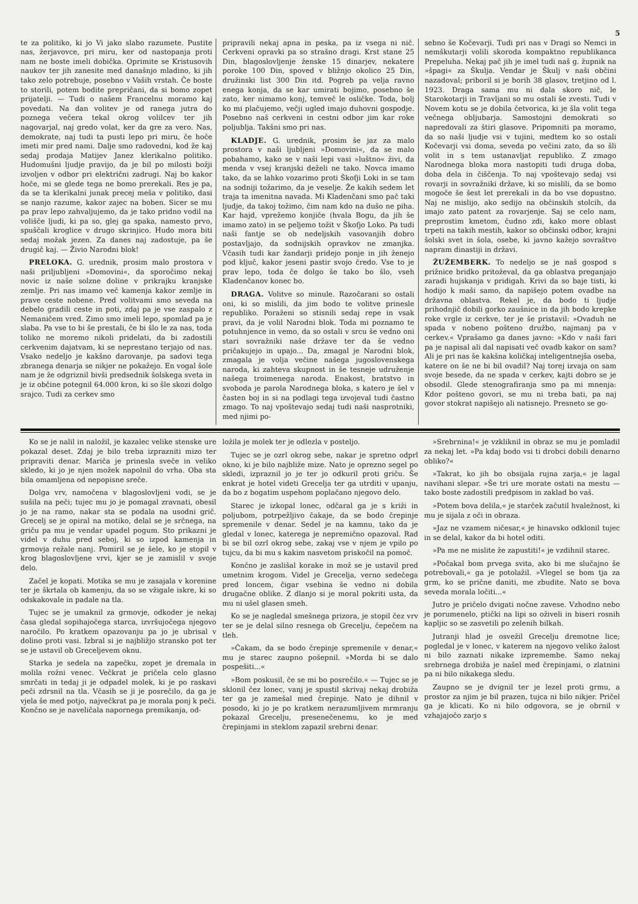5
te za politiko, ki jo Vi jako slabo razumete. Pustite nas, žerjavovce, pri miru, ker od nastopanja proti nam ne boste imeli dobička. Oprimite se Kristusovih naukov ter jih zanesite med današnjo mladino, ki jih tako zelo potrebuje, posebno v Vaših vrstah. Če boste to storili, potem bodite prepričani, da si bomo zopet prijatelji. — Tudi o našem Francelnu moramo kaj povedati. Na dan volitev je od ranega jutra do poznega večera tekal okrog volilcev ter jih nagovarjal, naj gredo volat, ker da gre za vero. Nas, demokrate, naj tudi ta pusti lepo pri miru, če hoče imeti mir pred nami. Dalje smo radovedni, kod že kaj sedaj prodaja Matijev Janez klerikalno politiko. Hudomušni ljudje pravijo, da je bil po milosti božji izvoljen v odbor pri električni zadrugi. Naj bo kakor hoče, mi se glede tega ne bomo prerekali. Res je pa, da se ta klerikalni junak precej meša v politiko, dasi se nanjo razume, kakor zajec na boben. Sicer se mu pa prav lepo zahvaljujemo, da je tako pridno vodil na volišče ljudi, ki pa so, glej ga spaka, namesto prvo, spuščali kroglice v drugo skrinjico. Hudo mora biti sedaj možak jezen. Za danes naj zadostuje, pa še drugič kaj. — Živio Narodni blok!
PRELOKA. G. urednik, prosim malo prostora v naši priljubljeni »Domovini«, da sporočimo nekaj novic iz naše solzne doline v prikrajku kranjske zemlje. Pri nas imamo več kamenja kakor zemlje in prave ceste nobene. Pred volitvami smo seveda na debelo gradili ceste in poti, zdaj pa je vse zaspalo z Nemaničem vred. Zimo smo imeli lepo, spomlad pa je slaba. Pa vse to bi še prestali, če bi šlo le za nas, toda toliko ne moremo nikoli pridelati, da bi zadostili cerkvenim dajatvam, ki se neprestano terjajo od nas. Vsako nedeljo je kakšno darovanje, pa sadovi tega zbranega denarja se nikjer ne pokažejo. En vogal šole nam je že odgriznil bivši predsednik šolskega sveta in je iz občine potegnil 64.000 kron, ki so šle skozi dolgo srajco. Tudi za cerkev smo
pripravili nekaj apna in peska, pa iz vsega ni nič. Cerkveni opravki pa so strašno dragi. Krst stane 25 Din, blagoslovljenje ženske 15 dinarjev, nekatere poroke 100 Din, spoved v bližnjo okolico 25 Din, družinski list 300 Din itd. Pogreb pa velja ravno enega konja, da se kar umirati bojimo, posebno še zato, ker nimamo konj, temveč le osličke. Toda, bolj ko mi plačujemo, večji ugled imajo duhovni gospodje. Posebno naš cerkveni in cestni odbor jim kar roke poljublja. Takšni smo pri nas.
KLADJE. G. urednik, prosim še jaz za malo prostora v naši ljubljeni »Domovini«, da se malo pobahamo, kako se v naši lepi vasi »luštno« živi, da menda v vsej kranjski deželi ne tako. Novca imamo tako, da se lahko vozarimo proti Škofji Loki in se tam na sodniji tožarimo, da je veselje. Že kakih sedem let traja ta imenitna navada. Mi Kladenčani smo pač taki ljudje, da takoj tožimo, čim nam kdo na dušo ne piha. Kar hajd, vprežemo konjiče (hvala Bogu, da jih še imamo zato) in se peljemo tožit v Škofjo Loko. Pa tudi naši fantje se ob nedeljskih vasovanjih dobro postavljajo, da sodnijskih opravkov ne zmanjka. Včasih tudi kar žandarji pridejo ponje in jih ženejo pod ključ, kakor jeseni pastir svojo čredo. Vse to je prav lepo, toda če dolgo še tako bo šlo, vseh Kladenčanov konec bo.
DRAGA. Volitve so minule. Razočarani so ostali oni, ki so mislili, da jim bodo te volitve prinesle republiko. Poraženi so stisnili sedaj repe in vsak pravi, da je volil Narodni blok. Toda mi poznamo te potuhnjence in vemo, da so ostali v srcu še vedno oni stari sovražniki naše države ter da še vedno pričakujejo in upajo... Da, zmagal je Narodni blok, zmagala je volja večine našega jugoslovenskega naroda, ki zahteva skupnost in še tesneje udruženje našega troimenega naroda. Enakost, bratstvo in svoboda je parola Narodnega bloka, s katero je šel v časten boj in si na podlagi tega izvojeval tudi častno zmago. To naj vpoštevajo sedaj tudi naši nasprotniki, med njimi po-
sebno še Kočevarji. Tudi pri nas v Dragi so Nemci in nemškutarji volili skoroda kompaktno republikanca Prepeluha. Nekaj pač jih je imel tudi naš g. župnik na »špagi« za Škulja. Vendar je Škulj v naši občini nazadoval; priboril si je borih 38 glasov, tretjino od l. 1923. Draga sama mu ni dala skoro nič, le Starokotarji in Travljani so mu ostali še zvesti. Tudi v Novem kotu se je dobila četvorica, ki je šla volit tega večnega obljubarja. Samostojni demokrati so napredovali za štiri glasove. Pripomniti pa moramo, da so naši ljudje vsi v tujini, medtem ko so ostali Kočevarji vsi doma, seveda po večini zato, da so šli volit in s tem ustanavljat republiko. Z zmago Narodnega bloka mora nastopiti tudi druga doba, doba dela in čiščenja. To naj vpoštevajo sedaj vsi rovarji in sovražniki države, ki so mislili, da se bomo mogoče še šest let prerekali in da bo vse dopustno. Naj ne mislijo, ako sedijo na občinskih stolcih, da imajo zato patent za rovarjenje. Saj se celo nam, preprostim kmetom, čudno zdi, kako more oblast trpeti na takih mestih, kakor so občinski odbor, krajni šolski svet in šola, osebe, ki javno kažejo sovraštvo napram dinastiji in državi.
ŽUŽEMBERK. To nedeljo se je naš gospod s prižnice bridko pritoževal, da ga oblastva preganjajo zaradi hujskanja v pridigah. Krivi da so baje tisti, ki hodijo k maši samo, da napišejo potem ovadbe na državna oblastva. Rekel je, da bodo ti ljudje prihodnjič dobili gorko zaušnice in da jih bodo krepke roke vrgle iz cerkve, ter je še pristavil: »Ovaduh ne spada v nobeno pošteno družbo, najmanj pa v cerkev.« Vprašamo ga danes javno: »Kdo v naši fari pa je napisal ali dal napisati več ovadb kakor on sam? Ali je pri nas še kakšna količkaj inteligentnejša oseba, katere on še ne bi bil ovadil? Naj torej izvaja on sam svoje besede, da ne spada v cerkev, kajti dobro se je obsodil. Glede stenografiranja smo pa mi mnenja: Kdor pošteno govori, se mu ni treba bati, pa naj govor stokrat napišejo ali natisnejo. Presneto se go-
Ko se je nalil in naložil, je kazalec velike stenske ure pokazal deset. Zdaj je bilo treba izprazniti mizo ter pripraviti denar. Mariča je prinesla sveče in veliko skledo, ki jo je njen možek napolnil do vrha. Oba sta bila omamljena od nepopisne sreče.
Dolga vrv, namočena v blagoslovljeni vodi, se je sušila na peči; tujec mu jo je pomagal zravnati, obesil jo je na ramo, nakar sta se podala na usodni grič. Grecelj se je opiral na motiko, delal se je srčnega, na griču pa mu je vendar upadel pogum. Sto prikazni je videl v duhu pred seboj, ki so izpod kamenja in grmovja režale nanj. Pomiril se je šele, ko je stopil v krog blagoslovljene vrvi, kjer se je zamislil v svoje delo.
Začel je kopati. Motika se mu je zasajala v korenine ter je škrtala ob kamenju, da so se vžigale iskre, ki so odskakovale in padale na tla.
Tujec se je umaknil za grmovje, odkoder je nekaj časa gledal sopihajočega starca, izvršujočega njegovo naročilo. Po kratkem opazovanju pa jo je ubrisal v dolino proti vasi. Izbral si je najbližjo stransko pot ter se je ustavil ob Greceljevem oknu.
Starka je sedela na zapečku, zopet je dremala in molila rožni venec. Večkrat je pričela celo glasno smrčati in tedaj ji je odpadel molek, ki je po raskavi peči zdrsnil na tla. Včasih se ji je posrečilo, da ga je vjela še med potjo, največkrat pa je morala ponj k peči. Končno se je naveličala napornega premikanja, od-
ložila je molek ter je odlezla v posteljo.
Tujec se je ozrl okrog sebe, nakar je spretno odprl okno, ki je bilo najbliže mize. Nato je oprezno segel po skledi, izpraznil jo je ter jo odkuril proti griču. Še enkrat je hotel videti Grecelja ter ga utrditi v upanju, da bo z bogatim uspehom poplačano njegovo delo.
Starec je izkopal lonec, odčaral ga je s križi in poljubom, potrpežljivo čakaje, da se bodo črepinje spremenile v denar. Sedel je na kamnu, tako da je gledal v lonec, katerega je nepremično opazoval. Rad bi se bil ozrl okrog sebe, zakaj vse v njem je vpilo po tujcu, da bi mu s kakim nasvetom priskočil na pomoč.
Končno je zaslišal korake in mož se je ustavil pred umetnim krogom. Videl je Grecelja, verno sedečega pred loncem, čigar vsebina še vedno ni dobila drugačne oblike. Z dlanjo si je moral pokriti usta, da mu ni ušel glasen smeh.
Ko se je nagledal smešnega prizora, je stopil čez vrv ter se je delal silno resnega ob Grecelju, čepečem na tleh.
»Čakam, da se bodo črepinje spremenile v denar,« mu je starec zaupno pošepnil. »Morda bi se dalo pospešiti...«
»Bom poskusil, če se mi bo posrečilo.« — Tujec se je sklonil čez lonec, vanj je spustil skrivaj nekaj drobiža ter ga je zamešal med črepinje. Nato je dihnil v posodo, ki jo je po kratkem nerazumljivem mrmranju pokazal Grecelju, presenečenemu, ko je med črepinjami in steklom zapazil srebrni denar.
»Srebrnina!« je vzkliknil in obraz se mu je pomladil za nekaj let. »Pa kdaj bodo vsi ti drobci dobili denarno obliko?«
»Takrat, ko jih bo obsijala rujna zarja,« je lagal navihani slepar. »Še tri ure morate ostati na mestu — tako boste zadostili predpisom in zaklad bo vaš.
»Potem bova delila,« je starček začutil hvaležnost, ki mu je sijala z oči in obraza.
»Jaz ne vzamem ničesar,« je hinavsko odklonil tujec in se delal, kakor da bi hotel oditi.
»Pa me ne mislite že zapustiti!« je vzdihnil starec.
»Počakal bom prvega svita, ako bi me slučajno še potrebovali,« ga je potolažil. »Vlegel se bom tja za grm, ko se prične daniti, me zbudite. Nato se bova seveda morala ločiti...«
Jutro je pričelo dvigati nočne zavese. Vzhodno nebo je porumenelo, ptički na lipi so oživeli in biseri rosnih kapljic so se zasvetili po zelenih bilkah.
Jutranji hlad je osvežil Grecelju dremotne lice; pogledal je v lonec, v katerem na njegovo veliko žalost ni bilo zaznati nikake izpremembe. Samo nekaj srebrnega drobiža je našel med črepinjami, o zlatnini pa ni bilo nikakega sledu.
Zaupno se je dvignil ter je lezel proti grmu, a prostor za njim je bil prazen, tujca ni bilo nikjer. Pričel ga je klicati. Ko ni bilo odgovora, se je obrnil v vzhajajočo zarjo s